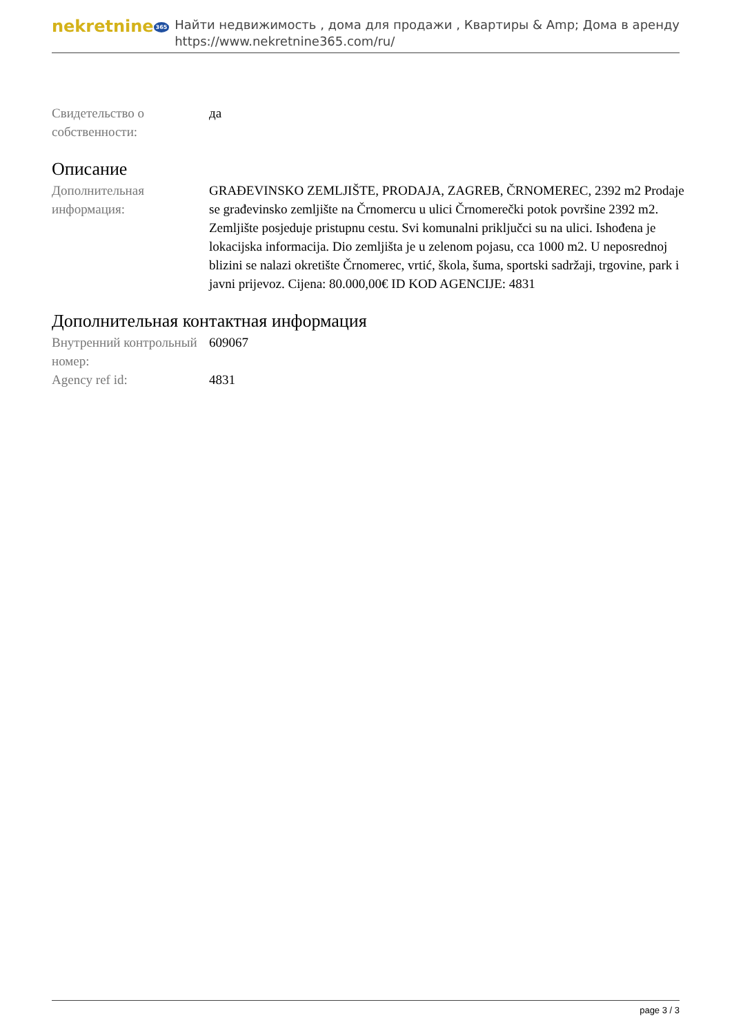nekretnine 365
Найти недвижимость , дома для продажи , Квартиры & Amp; Дома в аренду
https://www.nekretnine365.com/ru/
| Свидетельство о собственности: | да |
Описание
| Дополнительная информация: | GRAĐEVINSKO ZEMLJIŠTE, PRODAJA, ZAGREB, ČRNOMEREC, 2392 m2 Prodaje se građevinsko zemljište na Črnomercu u ulici Črnomerečki potok površine 2392 m2. Zemljište posjeduje pristupnu cestu. Svi komunalni priključci su na ulici. Ishođena je lokacijska informacija. Dio zemljišta je u zelenom pojasu, cca 1000 m2. U neposrednoj blizini se nalazi okretište Črnomerec, vrtić, škola, šuma, sportski sadržaji, trgovine, park i javni prijevoz. Cijena: 80.000,00€ ID KOD AGENCIJE: 4831 |
Дополнительная контактная информация
| Внутренний контрольный номер: | 609067 |
| Agency ref id: | 4831 |
page 3 / 3